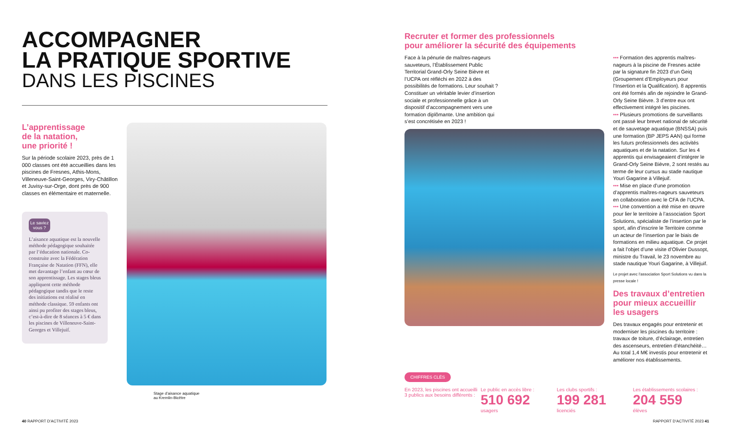ACCOMPAGNER
LA PRATIQUE SPORTIVE
DANS LES PISCINES
L’apprentissage
de la natation,
une priorité !
Sur la période scolaire 2023, près de 1 000 classes ont été accueillies dans les piscines de Fresnes, Athis-Mons, Villeneuve-Saint-Georges, Viry-Châtillon et Juvisy-sur-Orge, dont près de 900 classes en élémentaire et maternelle.
Le saviez vous ?
L’aisance aquatique est la nouvelle méthode pédagogique souhaitée par l’éducation nationale. Co-construite avec la Fédération Française de Natation (FFN), elle met davantage l’enfant au cœur de son apprentissage. Les stages bleus appliquent cette méthode pédagogique tandis que le reste des initiations est réalisé en méthode classique. 59 enfants ont ainsi pu profiter des stages bleus, c’est-à-dire de 8 séances à 5 € dans les piscines de Villeneuve-Saint-Georges et Villejuif.
Stage d’aisance aquatique
au Kremlin-Bicêtre
40 RAPPORT D’ACTIVITÉ 2023
Recruter et former des professionnels
pour améliorer la sécurité des équipements
Face à la pénurie de maîtres-nageurs sauveteurs, l’Établissement Public Territorial Grand-Orly Seine Bièvre et l’UCPA ont réfléchi en 2022 à des possibilités de formations. Leur souhait ? Constituer un véritable levier d’insertion sociale et professionnelle grâce à un dispositif d’accompagnement vers une formation diplômante. Une ambition qui s’est concrétisée en 2023 !
••• Formation des apprentis maîtres-nageurs à la piscine de Fresnes actée par la signature fin 2023 d’un Geiq (Groupement d’Employeurs pour l’Insertion et la Qualification). 8 apprentis ont été formés afin de rejoindre le Grand-Orly Seine Bièvre. 3 d’entre eux ont effectivement intégré les piscines.
••• Plusieurs promotions de surveillants ont passé leur brevet national de sécurité et de sauvetage aquatique (BNSSA) puis une formation (BP JEPS AAN) qui forme les futurs professionnels des activités aquatiques et de la natation. Sur les 4 apprentis qui envisageaient d’intégrer le Grand-Orly Seine Bièvre, 2 sont restés au terme de leur cursus au stade nautique Youri Gagarine à Villejuif.
••• Mise en place d’une promotion d’apprentis maîtres-nageurs sauveteurs en collaboration avec le CFA de l’UCPA.
••• Une convention a été mise en œuvre pour lier le territoire à l’association Sport Solutions, spécialiste de l’insertion par le sport, afin d’inscrire le Territoire comme un acteur de l’insertion par le biais de formations en milieu aquatique. Ce projet a fait l’objet d’une visite d’Olivier Dussopt, ministre du Travail, le 23 novembre au stade nautique Youri Gagarine, à Villejuif.
Le projet avec l’association Sport Solutions vu dans la presse locale !
Des travaux d’entretien pour mieux accueillir les usagers
Des travaux engagés pour entretenir et moderniser les piscines du territoire : travaux de toiture, d’éclairage, entretien des ascenseurs, entretien d’étanchéité… Au total 1,4 M€ investis pour entretenir et améliorer nos établissements.
CHIFFRES CLÉS
En 2023, les piscines ont accueilli 3 publics aux besoins différents :
Le public en accès libre :
510 692
usagers
Les clubs sportifs :
199 281
licenciés
Les établissements scolaires :
204 559
élèves
RAPPORT D’ACTIVITÉ 2023 41